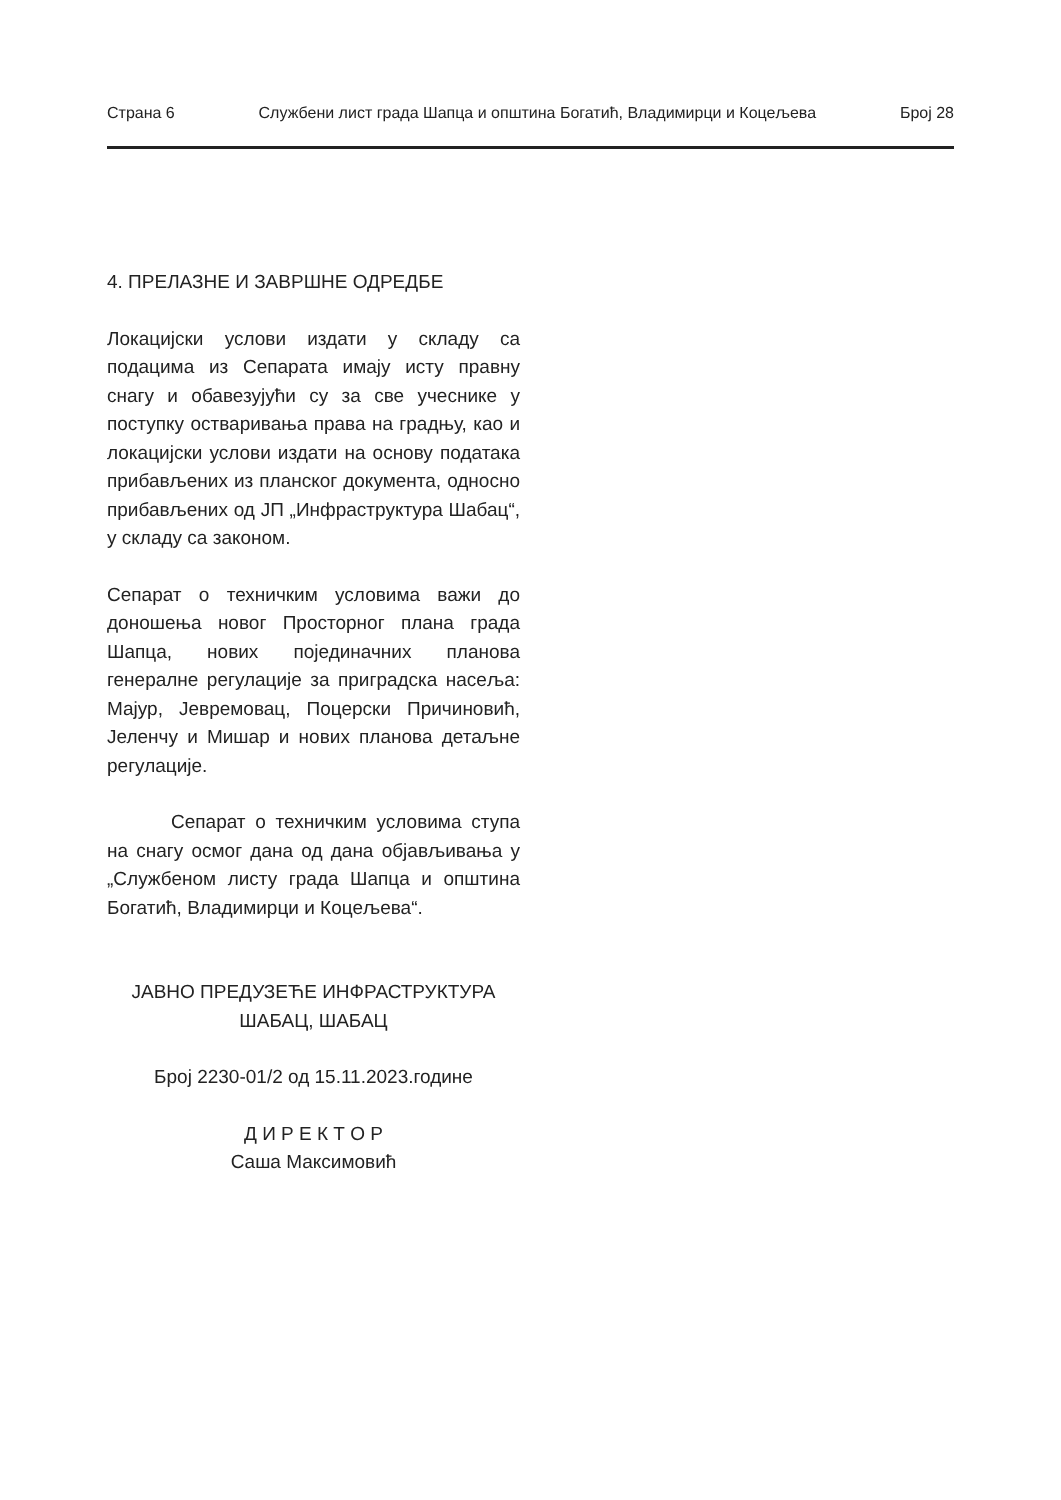Страна 6 Службени лист града Шапца и општина Богатић, Владимирци и Коцељева Број 28
4. ПРЕЛАЗНЕ И ЗАВРШНЕ ОДРЕДБЕ
Локацијски услови издати у складу са подацима из Сепарата имају исту правну снагу и обавезујући су за све учеснике у поступку остваривања права на градњу, као и локацијски услови издати на основу података прибављених из планског документа, односно прибављених од ЈП „Инфраструктура Шабац“, у складу са законом.
Сепарат о техничким условима важи до доношења новог Просторног плана града Шапца, нових појединачних планова генералне регулације за приградска насеља: Мајур, Јевремовац, Поцерски Причиновић, Јеленчу и Мишар и нових планова детаљне регулације.
Сепарат о техничким условима ступа на снагу осмог дана од дана објављивања у „Службеном листу града Шапца и општина Богатић, Владимирци и Коцељева“.
ЈАВНО ПРЕДУЗЕЋЕ ИНФРАСТРУКТУРА
ШАБАЦ, ШАБАЦ
Број 2230-01/2 од 15.11.2023.године
Д И Р Е К Т О Р
Саша Максимовић